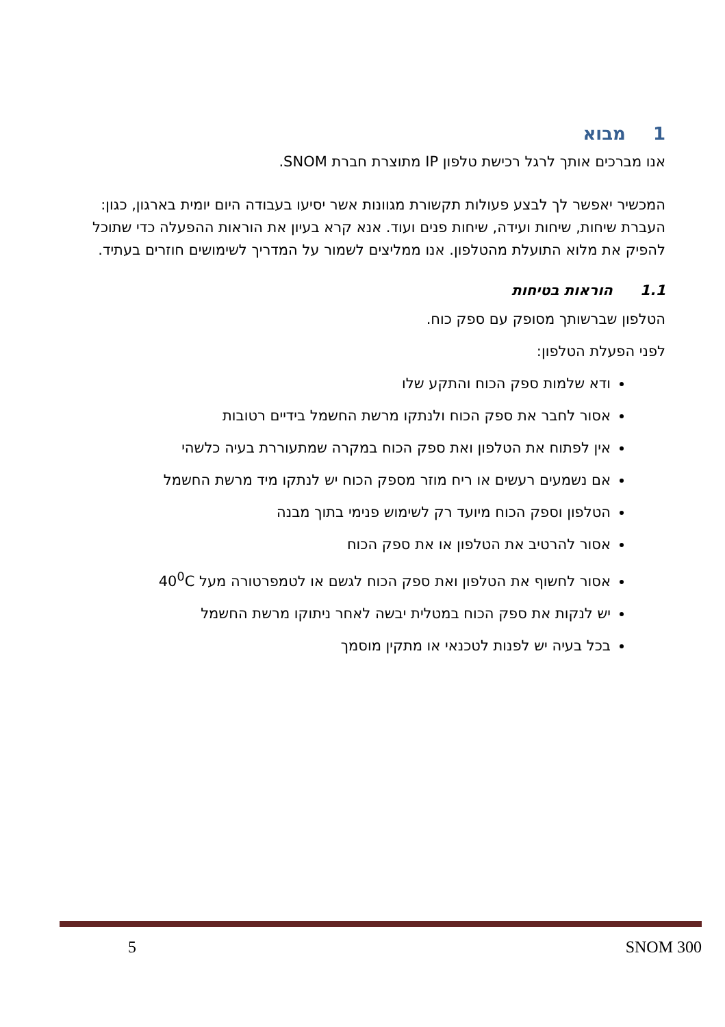1מבוא
אנו מברכים אותך לרגל רכישת טלפון IP מתוצרת חברת SNOM.
המכשיר יאפשר לך לבצע פעולות תקשורת מגוונות אשר יסיעו בעבודה היום יומית בארגון, כגון: העברת שיחות, שיחות ועידה, שיחות פנים ועוד. אנא קרא בעיון את הוראות ההפעלה כדי שתוכל להפיק את מלוא התועלת מהטלפון. אנו ממליצים לשמור על המדריך לשימושים חוזרים בעתיד.
1.1הוראות בטיחות
הטלפון שברשותך מסופק עם ספק כוח.
לפני הפעלת הטלפון:
ודא שלמות ספק הכוח והתקע שלו
אסור לחבר את ספק הכוח ולנתקו מרשת החשמל בידיים רטובות
אין לפתוח את הטלפון ואת ספק הכוח במקרה שמתעוררת בעיה כלשהי
אם נשמעים רעשים או ריח מוזר מספק הכוח יש לנתקו מיד מרשת החשמל
הטלפון וספק הכוח מיועד רק לשימוש פנימי בתוך מבנה
אסור להרטיב את הטלפון או את ספק הכוח
אסור לחשוף את הטלפון ואת ספק הכוח לגשם או לטמפרטורה מעל 40<sup>0</sup>C
יש לנקות את ספק הכוח במטלית יבשה לאחר ניתוקו מרשת החשמל
בכל בעיה יש לפנות לטכנאי או מתקין מוסמך
5 SNOM 300